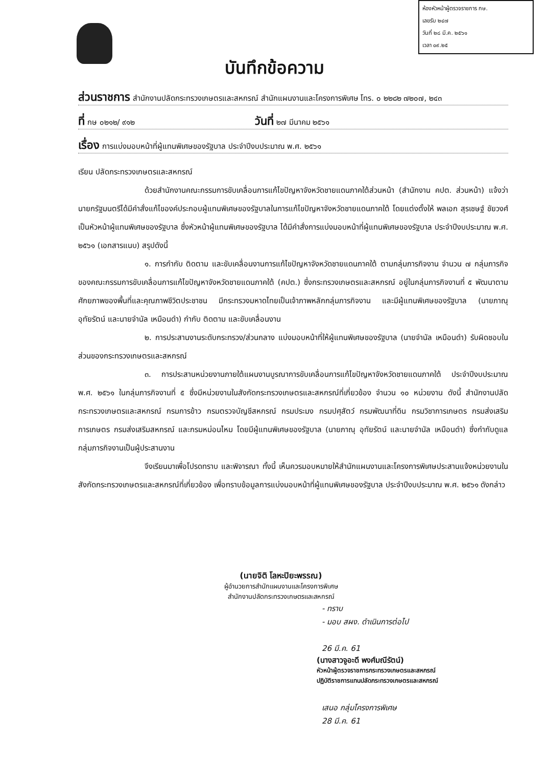ห้องหัวหน้าผู้ตรวจราชการ กษ.
เลขรับ ๒๔๗
วันที่ ๒๘ มี.ค. ๒๕๖๑
เวลา ๐๙.๒๕
บันทึกข้อความ
ส่วนราชการ สำนักงานปลัดกระทรวงเกษตรและสหกรณ์ สำนักแผนงานและโครงการพิเศษ โทร. ๐ ๒๒๘๒ ๗๒๐๗, ๒๔๓
ที่ กษ ๐๒๑๒/ ๙๑๒ วันที่ ๒๗ มีนาคม ๒๕๖๑
เรื่อง การแบ่งมอบหน้าที่ผู้แทนพิเศษของรัฐบาล ประจำปีงบประมาณ พ.ศ. ๒๕๖๑
เรียน ปลัดกระทรวงเกษตรและสหกรณ์
ด้วยสำนักงานคณะกรรมการขับเคลื่อนการแก้ไขปัญหาจังหวัดชายแดนภาคใต้ส่วนหน้า (สำนักงาน คปต. ส่วนหน้า) แจ้งว่า นายกรัฐมนตรีได้มีคำสั่งแก้ไของค์ประกอบผู้แทนพิเศษของรัฐบาลในการแก้ไขปัญหาจังหวัดชายแดนภาคใต้ โดยแต่งตั้งให้ พลเอก สุรเชษฐ์ ชัยวงศ์ เป็นหัวหน้าผู้แทนพิเศษของรัฐบาล ซึ่งหัวหน้าผู้แทนพิเศษของรัฐบาล ได้มีคำสั่งการแบ่งมอบหน้าที่ผู้แทนพิเศษของรัฐบาล ประจำปีงบประมาณ พ.ศ. ๒๕๖๑ (เอกสารแนบ) สรุปดังนี้
๑. การกำกับ ติดตาม และขับเคลื่อนงานการแก้ไขปัญหาจังหวัดชายแดนภาคใต้ ตามกลุ่มภารกิจงาน จำนวน ๗ กลุ่มภารกิจ ของคณะกรรมการขับเคลื่อนการแก้ไขปัญหาจังหวัดชายแดนภาคใต้ (คปต.) ซึ่งกระทรวงเกษตรและสหกรณ์ อยู่ในกลุ่มภารกิจงานที่ ๕ พัฒนาตามศักยภาพของพื้นที่และคุณภาพชีวิตประชาชน มีกระทรวงมหาดไทยเป็นเจ้าภาพหลักกลุ่มภารกิจงาน และมีผู้แทนพิเศษของรัฐบาล (นายภาณุ อุทัยรัตน์ และนายจำนัล เหมือนดำ) กำกับ ติดตาม และขับเคลื่อนงาน
๒. การประสานงานระดับกระทรวง/ส่วนกลาง แบ่งมอบหน้าที่ให้ผู้แทนพิเศษของรัฐบาล (นายจำนัล เหมือนดำ) รับผิดชอบในส่วนของกระทรวงเกษตรและสหกรณ์
๓. การประสานหน่วยงานภายใต้แผนงานบูรณาการขับเคลื่อนการแก้ไขปัญหาจังหวัดชายแดนภาคใต้ ประจำปีงบประมาณ พ.ศ. ๒๕๖๑ ในกลุ่มภารกิจงานที่ ๕ ซึ่งมีหน่วยงานในสังกัดกระทรวงเกษตรและสหกรณ์ที่เกี่ยวข้อง จำนวน ๑๐ หน่วยงาน ดังนี้ สำนักงานปลัดกระทรวงเกษตรและสหกรณ์ กรมการข้าว กรมตรวจบัญชีสหกรณ์ กรมประมง กรมปศุสัตว์ กรมพัฒนาที่ดิน กรมวิชาการเกษตร กรมส่งเสริมการเกษตร กรมส่งเสริมสหกรณ์ และกรมหม่อนไหม โดยมีผู้แทนพิเศษของรัฐบาล (นายภาณุ อุทัยรัตน์ และนายจำนัล เหมือนดำ) ซึ่งกำกับดูแลกลุ่มภารกิจงานเป็นผู้ประสานงาน
จึงเรียนมาเพื่อโปรดทราบ และพิจารณา ทั้งนี้ เห็นควรมอบหมายให้สำนักแผนงานและโครงการพิเศษประสานแจ้งหน่วยงานในสังกัดกระทรวงเกษตรและสหกรณ์ที่เกี่ยวข้อง เพื่อทราบข้อมูลการแบ่งมอบหน้าที่ผู้แทนพิเศษของรัฐบาล ประจำปีงบประมาณ พ.ศ. ๒๕๖๑ ดังกล่าว
(นายจิติ โลหะปิยะพรรณ)
ผู้อำนวยการสำนักแผนงานและโครงการพิเศษ
สำนักงานปลัดกระทรวงเกษตรและสหกรณ์
- ทราบ
- มอบ สผง. ดำเนินการต่อไป
26 มี.ค. 61
(นางสาวจูอะดี พงศ์มณีรัตน์)
หัวหน้าผู้ตรวจราชการกระทรวงเกษตรและสหกรณ์
ปฏิบัติราชการแทนปลัดกระทรวงเกษตรและสหกรณ์
เสนอ กลุ่มโครงการพิเศษ
28 มี.ค. 61